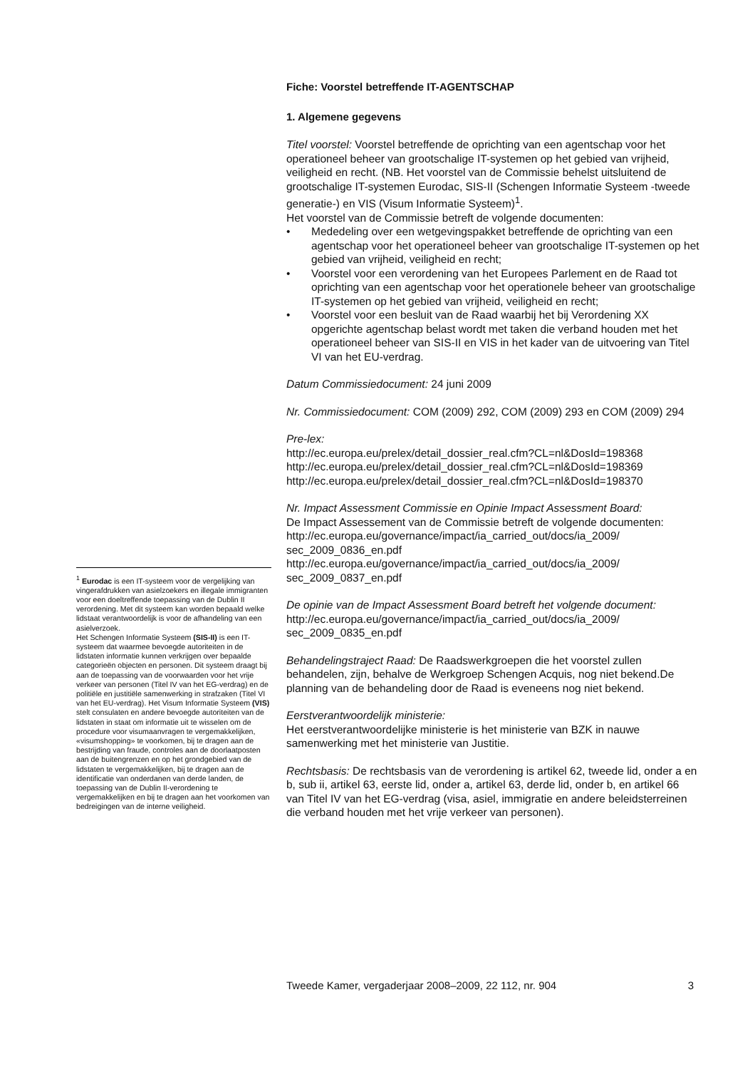Fiche: Voorstel betreffende IT-AGENTSCHAP
1. Algemene gegevens
Titel voorstel: Voorstel betreffende de oprichting van een agentschap voor het operationeel beheer van grootschalige IT-systemen op het gebied van vrijheid, veiligheid en recht. (NB. Het voorstel van de Commissie behelst uitsluitend de grootschalige IT-systemen Eurodac, SIS-II (Schengen Informatie Systeem -tweede generatie-) en VIS (Visum Informatie Systeem)<sup>1</sup>.
Het voorstel van de Commissie betreft de volgende documenten:
• Mededeling over een wetgevingspakket betreffende de oprichting van een agentschap voor het operationeel beheer van grootschalige IT-systemen op het gebied van vrijheid, veiligheid en recht;
• Voorstel voor een verordening van het Europees Parlement en de Raad tot oprichting van een agentschap voor het operationele beheer van grootschalige IT-systemen op het gebied van vrijheid, veiligheid en recht;
• Voorstel voor een besluit van de Raad waarbij het bij Verordening XX opgerichte agentschap belast wordt met taken die verband houden met het operationeel beheer van SIS-II en VIS in het kader van de uitvoering van Titel VI van het EU-verdrag.
Datum Commissiedocument: 24 juni 2009
Nr. Commissiedocument: COM (2009) 292, COM (2009) 293 en COM (2009) 294
Pre-lex:
http://ec.europa.eu/prelex/detail_dossier_real.cfm?CL=nl&DosId=198368
http://ec.europa.eu/prelex/detail_dossier_real.cfm?CL=nl&DosId=198369
http://ec.europa.eu/prelex/detail_dossier_real.cfm?CL=nl&DosId=198370
Nr. Impact Assessment Commissie en Opinie Impact Assessment Board:
De Impact Assessement van de Commissie betreft de volgende documenten:
http://ec.europa.eu/governance/impact/ia_carried_out/docs/ia_2009/
sec_2009_0836_en.pdf
http://ec.europa.eu/governance/impact/ia_carried_out/docs/ia_2009/
sec_2009_0837_en.pdf
De opinie van de Impact Assessment Board betreft het volgende document:
http://ec.europa.eu/governance/impact/ia_carried_out/docs/ia_2009/
sec_2009_0835_en.pdf
Behandelingstraject Raad: De Raadswerkgroepen die het voorstel zullen behandelen, zijn, behalve de Werkgroep Schengen Acquis, nog niet bekend.De planning van de behandeling door de Raad is eveneens nog niet bekend.
Eerstverantwoordelijk ministerie:
Het eerstverantwoordelijke ministerie is het ministerie van BZK in nauwe samenwerking met het ministerie van Justitie.
Rechtsbasis: De rechtsbasis van de verordening is artikel 62, tweede lid, onder a en b, sub ii, artikel 63, eerste lid, onder a, artikel 63, derde lid, onder b, en artikel 66 van Titel IV van het EG-verdrag (visa, asiel, immigratie en andere beleidsterreinen die verband houden met het vrije verkeer van personen).
<sup>1</sup> Eurodac is een IT-systeem voor de vergelijking van vingerafdrukken van asielzoekers en illegale immigranten voor een doeltreffende toepassing van de Dublin II verordening. Met dit systeem kan worden bepaald welke lidstaat verantwoordelijk is voor de afhandeling van een asielverzoek.
Het Schengen Informatie Systeem (SIS-II) is een IT-systeem dat waarmee bevoegde autoriteiten in de lidstaten informatie kunnen verkrijgen over bepaalde categorieën objecten en personen. Dit systeem draagt bij aan de toepassing van de voorwaarden voor het vrije verkeer van personen (Titel IV van het EG-verdrag) en de politiële en justitiële samenwerking in strafzaken (Titel VI van het EU-verdrag). Het Visum Informatie Systeem (VIS) stelt consulaten en andere bevoegde autoriteiten van de lidstaten in staat om informatie uit te wisselen om de procedure voor visumaanvragen te vergemakkelijken, «visumshopping» te voorkomen, bij te dragen aan de bestrijding van fraude, controles aan de doorlaatposten aan de buitengrenzen en op het grondgebied van de lidstaten te vergemakkelijken, bij te dragen aan de identificatie van onderdanen van derde landen, de toepassing van de Dublin II-verordening te vergemakkelijken en bij te dragen aan het voorkomen van bedreigingen van de interne veiligheid.
Tweede Kamer, vergaderjaar 2008–2009, 22 112, nr. 904 3